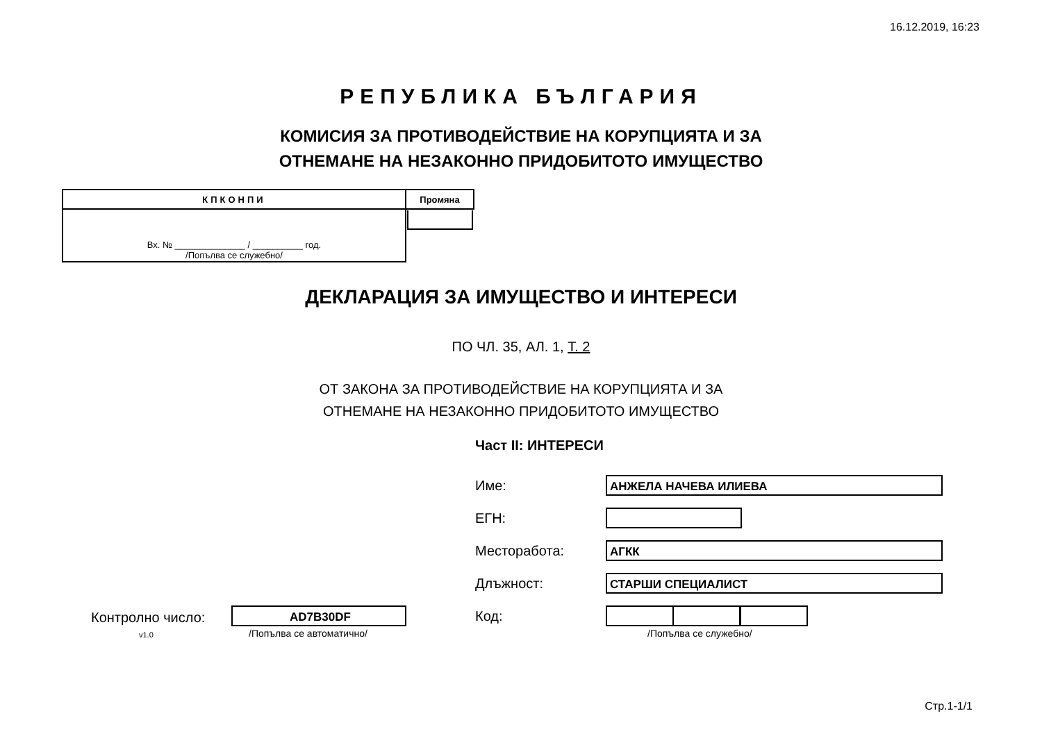16.12.2019, 16:23
РЕПУБЛИКА БЪЛГАРИЯ
КОМИСИЯ ЗА ПРОТИВОДЕЙСТВИЕ НА КОРУПЦИЯТА И ЗА
ОТНЕМАНЕ НА НЕЗАКОННО ПРИДОБИТОТО ИМУЩЕСТВО
| КПКОНПИ | Промяна |
| Вх. № ______________ / __________ год. /Попълва се служебно/ | |
ДЕКЛАРАЦИЯ ЗА ИМУЩЕСТВО И ИНТЕРЕСИ
ПО ЧЛ. 35, АЛ. 1, Т. 2
ОТ ЗАКОНА ЗА ПРОТИВОДЕЙСТВИЕ НА КОРУПЦИЯТА И ЗА
ОТНЕМАНЕ НА НЕЗАКОННО ПРИДОБИТОТО ИМУЩЕСТВО
Част II: ИНТЕРЕСИ
Име: АНЖЕЛА НАЧЕВА ИЛИЕВА
ЕГН:
Месторабота: АГКК
Длъжност: СТАРШИ СПЕЦИАЛИСТ
Код:
/Попълва се служебно/
Контролно число: AD7B30DF
v1.0 /Попълва се автоматично/
Стр.1-1/1